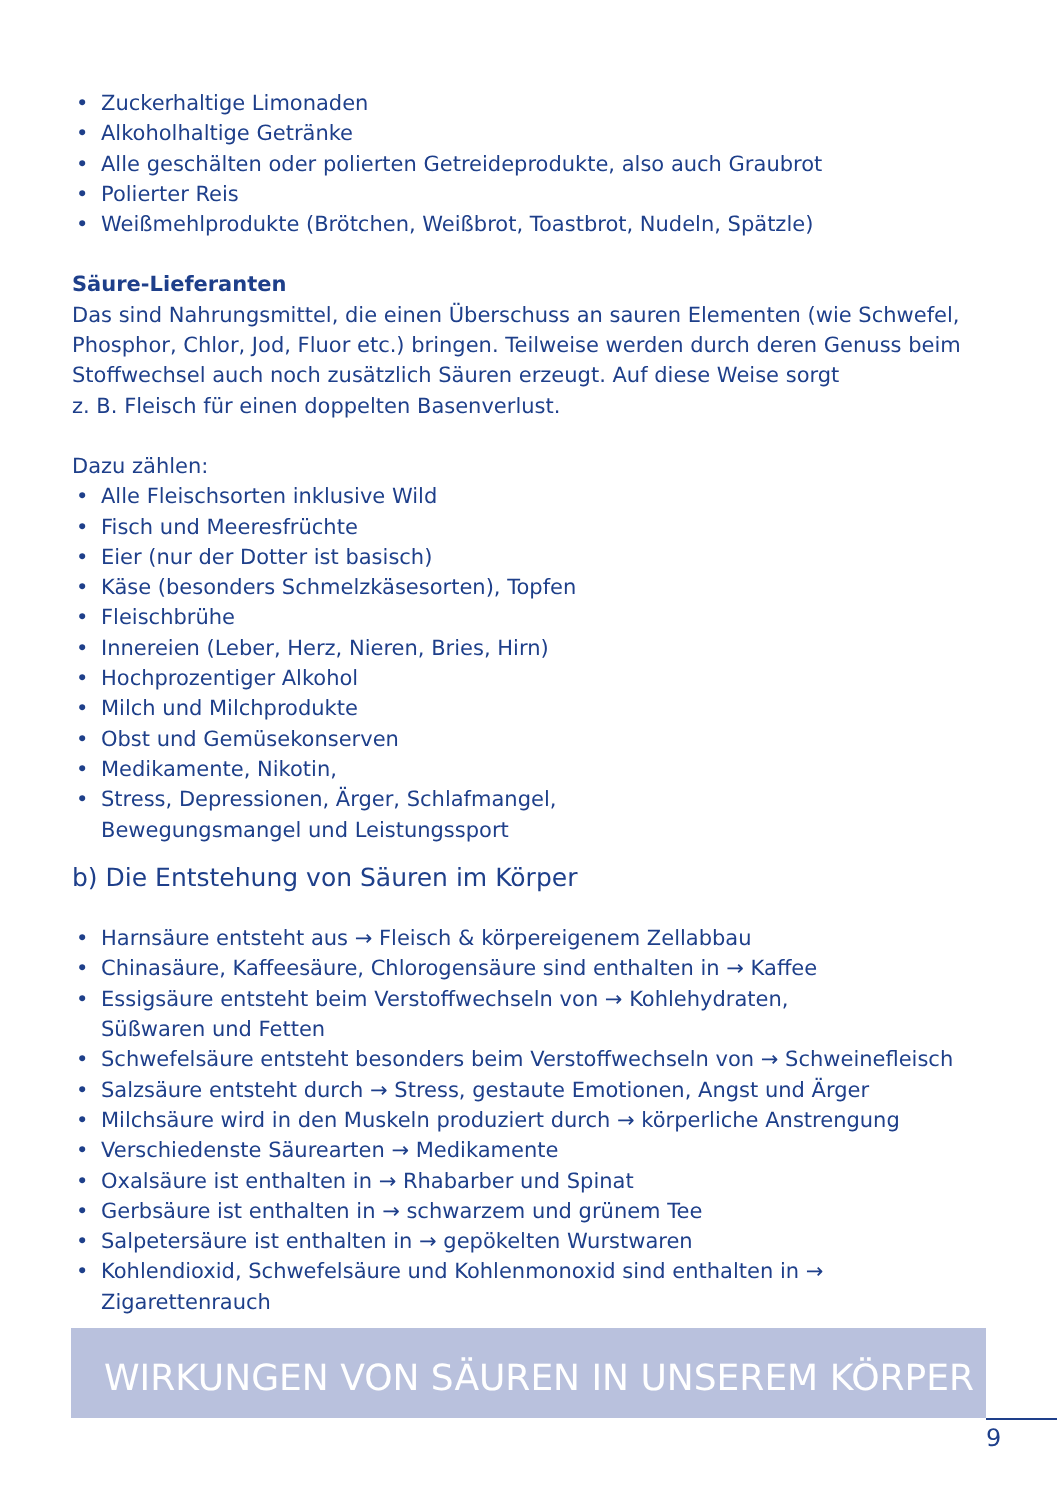• Zuckerhaltige Limonaden
• Alkoholhaltige Getränke
• Alle geschälten oder polierten Getreideprodukte, also auch Graubrot
• Polierter Reis
• Weißmehlprodukte (Brötchen, Weißbrot, Toastbrot, Nudeln, Spätzle)
Säure-Lieferanten
Das sind Nahrungsmittel, die einen Überschuss an sauren Elementen (wie Schwefel, Phosphor, Chlor, Jod, Fluor etc.) bringen. Teilweise werden durch deren Genuss beim Stoffwechsel auch noch zusätzlich Säuren erzeugt. Auf diese Weise sorgt
z. B. Fleisch für einen doppelten Basenverlust.
Dazu zählen:
• Alle Fleischsorten inklusive Wild
• Fisch und Meeresfrüchte
• Eier (nur der Dotter ist basisch)
• Käse (besonders Schmelzkäsesorten), Topfen
• Fleischbrühe
• Innereien (Leber, Herz, Nieren, Bries, Hirn)
• Hochprozentiger Alkohol
• Milch und Milchprodukte
• Obst und Gemüsekonserven
• Medikamente, Nikotin,
• Stress, Depressionen, Ärger, Schlafmangel,
Bewegungsmangel und Leistungssport
b) Die Entstehung von Säuren im Körper
• Harnsäure entsteht aus → Fleisch & körpereigenem Zellabbau
• Chinasäure, Kaffeesäure, Chlorogensäure sind enthalten in → Kaffee
• Essigsäure entsteht beim Verstoffwechseln von → Kohlehydraten,
Süßwaren und Fetten
• Schwefelsäure entsteht besonders beim Verstoffwechseln von → Schweinefleisch
• Salzsäure entsteht durch → Stress, gestaute Emotionen, Angst und Ärger
• Milchsäure wird in den Muskeln produziert durch → körperliche Anstrengung
• Verschiedenste Säurearten → Medikamente
• Oxalsäure ist enthalten in → Rhabarber und Spinat
• Gerbsäure ist enthalten in → schwarzem und grünem Tee
• Salpetersäure ist enthalten in → gepökelten Wurstwaren
• Kohlendioxid, Schwefelsäure und Kohlenmonoxid sind enthalten in → Zigarettenrauch
WIRKUNGEN VON SÄUREN IN UNSEREM KÖRPER
9